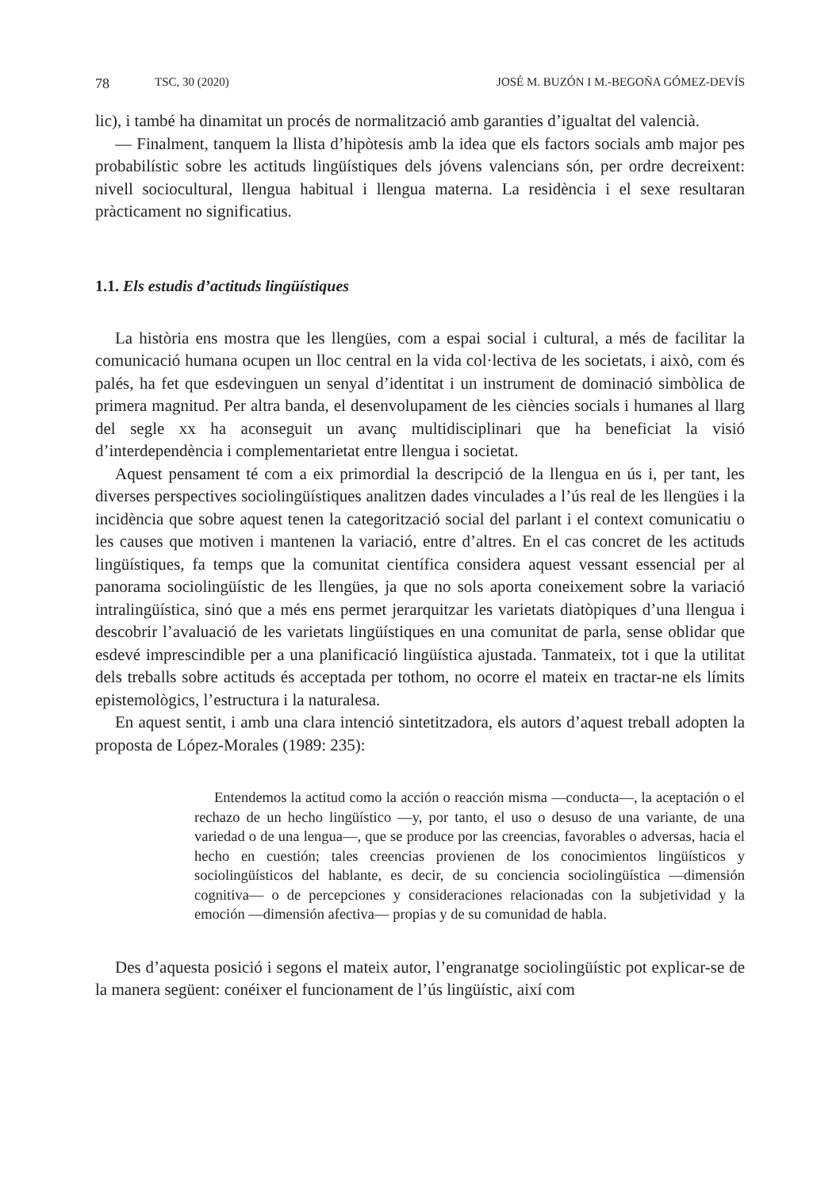78 TSC, 30 (2020) JOSÉ M. BUZÓN I M.-BEGOÑA GÓMEZ-DEVÍS
lic), i també ha dinamitat un procés de normalització amb garanties d’igualtat del valencià.
— Finalment, tanquem la llista d’hipòtesis amb la idea que els factors socials amb major pes probabilístic sobre les actituds lingüístiques dels jóvens valencians són, per ordre decreixent: nivell sociocultural, llengua habitual i llengua materna. La residència i el sexe resultaran pràcticament no significatius.
1.1. Els estudis d’actituds lingüístiques
La història ens mostra que les llengües, com a espai social i cultural, a més de facilitar la comunicació humana ocupen un lloc central en la vida col·lectiva de les societats, i això, com és palés, ha fet que esdevinguen un senyal d’identitat i un instrument de dominació simbòlica de primera magnitud. Per altra banda, el desenvolupament de les ciències socials i humanes al llarg del segle xx ha aconseguit un avanç multidisciplinari que ha beneficiat la visió d’interdependència i complementarietat entre llengua i societat.
Aquest pensament té com a eix primordial la descripció de la llengua en ús i, per tant, les diverses perspectives sociolingüístiques analitzen dades vinculades a l’ús real de les llengües i la incidència que sobre aquest tenen la categorització social del parlant i el context comunicatiu o les causes que motiven i mantenen la variació, entre d’altres. En el cas concret de les actituds lingüístiques, fa temps que la comunitat científica considera aquest vessant essencial per al panorama sociolingüístic de les llengües, ja que no sols aporta coneixement sobre la variació intralingüística, sinó que a més ens permet jerarquitzar les varietats diatòpiques d’una llengua i descobrir l’avaluació de les varietats lingüístiques en una comunitat de parla, sense oblidar que esdevé imprescindible per a una planificació lingüística ajustada. Tanmateix, tot i que la utilitat dels treballs sobre actituds és acceptada per tothom, no ocorre el mateix en tractar-ne els límits epistemològics, l’estructura i la naturalesa.
En aquest sentit, i amb una clara intenció sintetitzadora, els autors d’aquest treball adopten la proposta de López-Morales (1989: 235):
Entendemos la actitud como la acción o reacción misma —conducta—, la aceptación o el rechazo de un hecho lingüístico —y, por tanto, el uso o desuso de una variante, de una variedad o de una lengua—, que se produce por las creencias, favorables o adversas, hacia el hecho en cuestión; tales creencias provienen de los conocimientos lingüísticos y sociolingüísticos del hablante, es decir, de su conciencia sociolingüística —dimensión cognitiva— o de percepciones y consideraciones relacionadas con la subjetividad y la emoción —dimensión afectiva— propias y de su comunidad de habla.
Des d’aquesta posició i segons el mateix autor, l’engranatge sociolingüístic pot explicar-se de la manera següent: conéixer el funcionament de l’ús lingüístic, així com